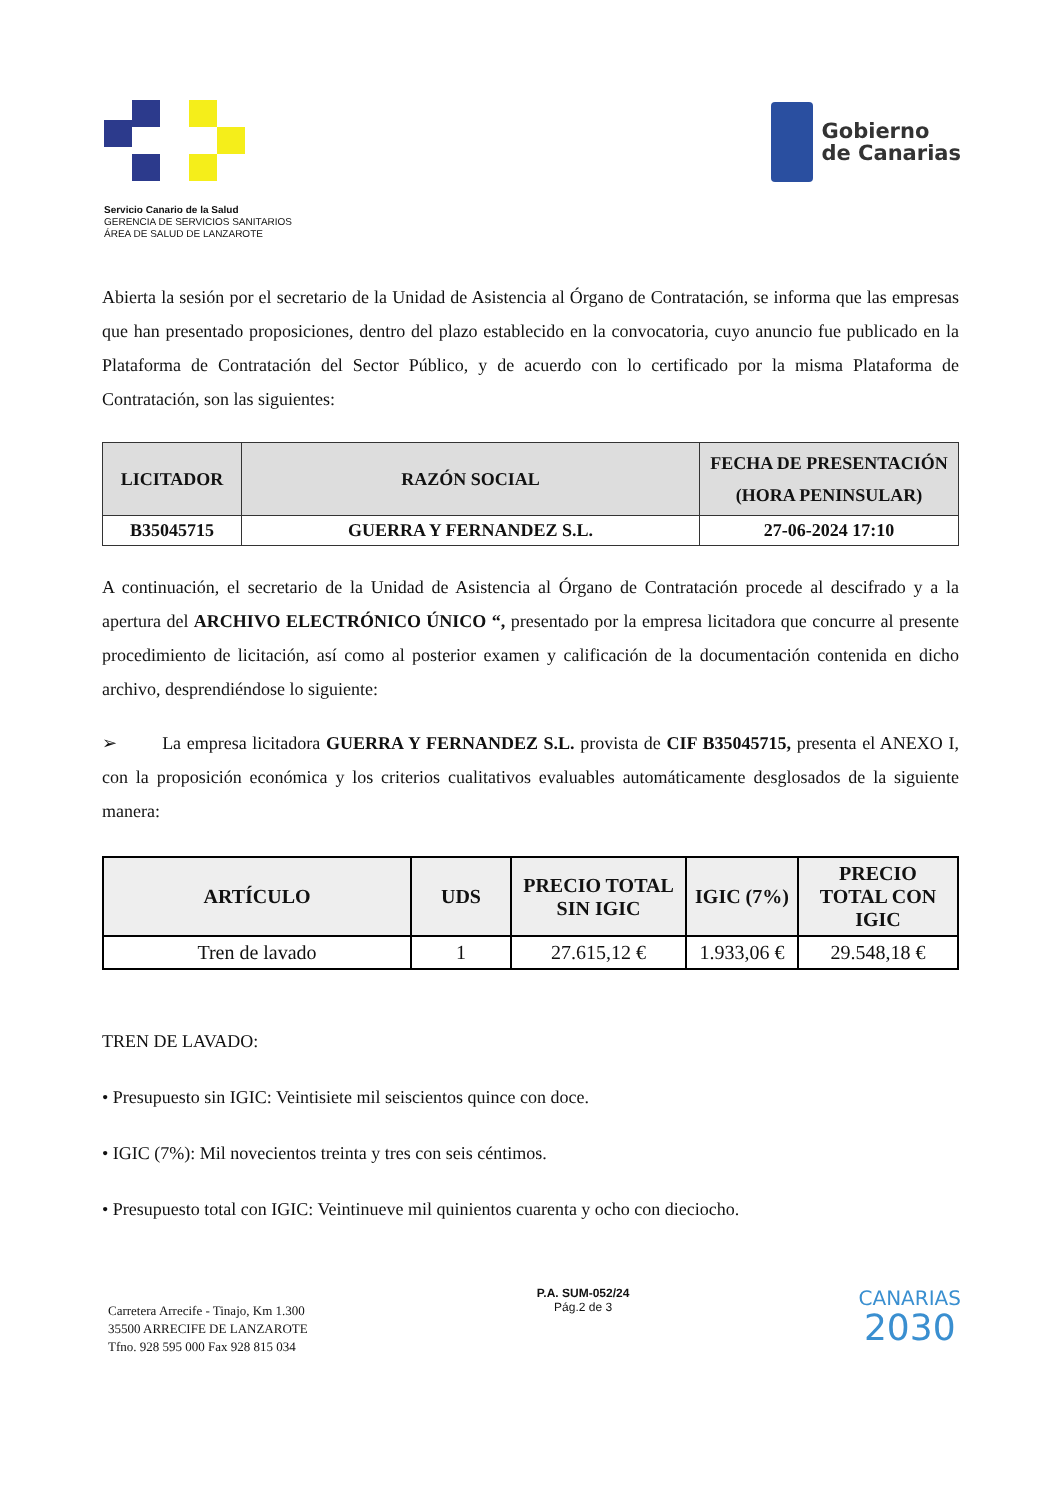Gobierno
de Canarias
Servicio Canario de la Salud
GERENCIA DE SERVICIOS SANITARIOS
ÁREA DE SALUD DE LANZAROTE
Abierta la sesión por el secretario de la Unidad de Asistencia al Órgano de Contratación, se informa que las empresas que han presentado proposiciones, dentro del plazo establecido en la convocatoria, cuyo anuncio fue publicado en la Plataforma de Contratación del Sector Público, y de acuerdo con lo certificado por la misma Plataforma de Contratación, son las siguientes:
| LICITADOR | RAZÓN SOCIAL | FECHA DE PRESENTACIÓN (HORA PENINSULAR) |
| --- | --- | --- |
| B35045715 | GUERRA Y FERNANDEZ S.L. | 27-06-2024 17:10 |
A continuación, el secretario de la Unidad de Asistencia al Órgano de Contratación procede al descifrado y a la apertura del ARCHIVO ELECTRÓNICO ÚNICO “, presentado por la empresa licitadora que concurre al presente procedimiento de licitación, así como al posterior examen y calificación de la documentación contenida en dicho archivo, desprendiéndose lo siguiente:
➢ La empresa licitadora GUERRA Y FERNANDEZ S.L. provista de CIF B35045715, presenta el ANEXO I, con la proposición económica y los criterios cualitativos evaluables automáticamente desglosados de la siguiente manera:
| ARTÍCULO | UDS | PRECIO TOTAL SIN IGIC | IGIC (7%) | PRECIO TOTAL CON IGIC |
| --- | --- | --- | --- | --- |
| Tren de lavado | 1 | 27.615,12 € | 1.933,06 € | 29.548,18 € |
TREN DE LAVADO:
• Presupuesto sin IGIC: Veintisiete mil seiscientos quince con doce.
• IGIC (7%): Mil novecientos treinta y tres con seis céntimos.
• Presupuesto total con IGIC: Veintinueve mil quinientos cuarenta y ocho con dieciocho.
Carretera Arrecife - Tinajo, Km 1.300
35500 ARRECIFE DE LANZAROTE
Tfno. 928 595 000 Fax 928 815 034
P.A. SUM-052/24
Pág.2 de 3
CANARIAS
2030